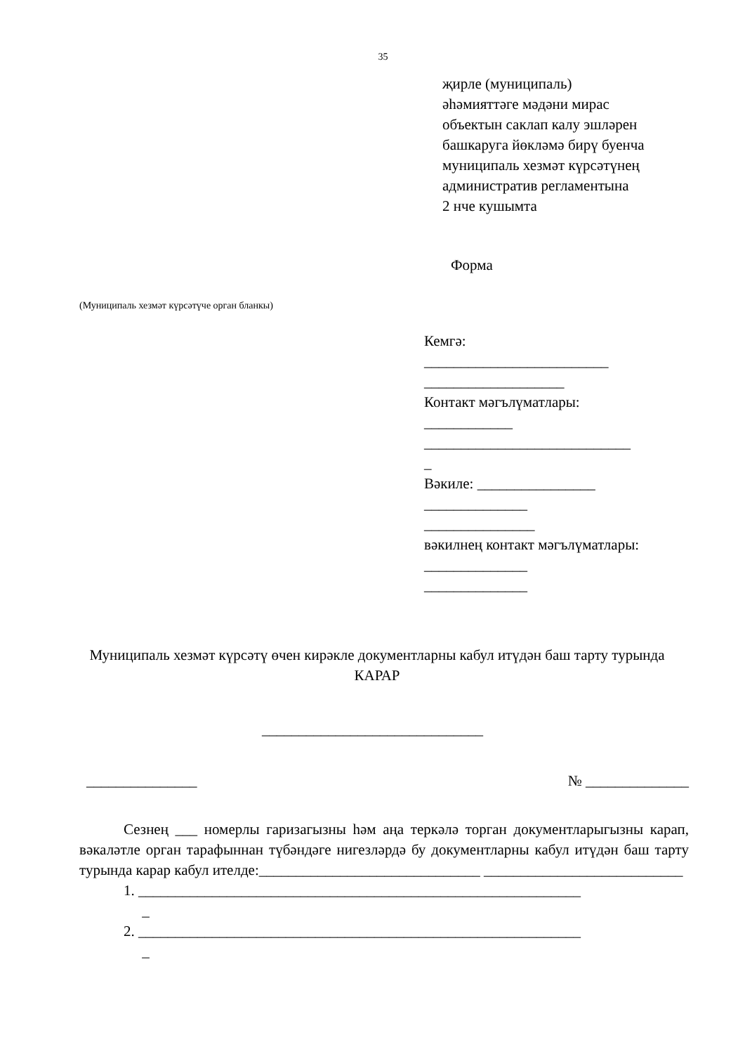35
җирле (муниципаль)
әһәмияттәге мәдәни мирас
объектын саклап калу эшләрен
башкаруга йөкләмә бирү буенча
муниципаль хезмәт күрсәтүнең
административ регламентына
2 нче кушымта
Форма
(Муниципаль хезмәт күрсәтүче орган бланкы)
Кемгә:
_________________________
___________________
Контакт мәгълүматлары:
____________
____________________________
_
Вәкиле: ________________
______________
_______________
вәкилнең контакт мәгълүматлары:
______________
______________
Муниципаль хезмәт күрсәтү өчен кирәкле документларны кабул итүдән баш тарту турында
КАРАР
______________________________
_______________ № ______________
Сезнең ___ номерлы гаризагызны һәм аңа теркәлә торган документларыгызны карап, вәкаләтле орган тарафыннан түбәндәге нигезләрдә бу документларны кабул итүдән баш тарту турында карар кабул ителде:______________________________ ___________________________
1. ____________________________________________________________
_
2. ____________________________________________________________
_